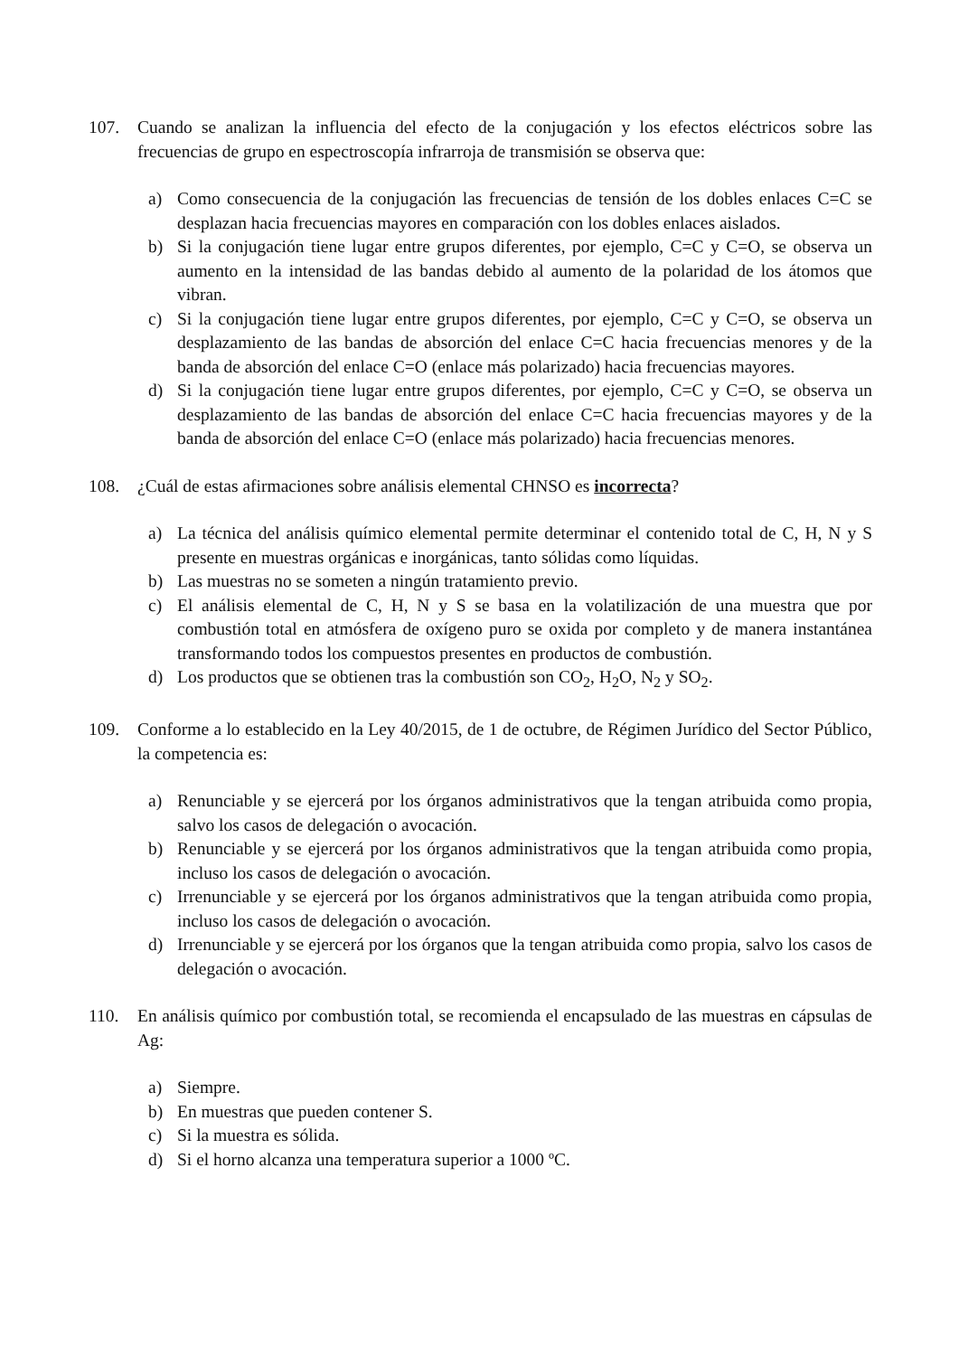107. Cuando se analizan la influencia del efecto de la conjugación y los efectos eléctricos sobre las frecuencias de grupo en espectroscopía infrarroja de transmisión se observa que:
a) Como consecuencia de la conjugación las frecuencias de tensión de los dobles enlaces C=C se desplazan hacia frecuencias mayores en comparación con los dobles enlaces aislados.
b) Si la conjugación tiene lugar entre grupos diferentes, por ejemplo, C=C y C=O, se observa un aumento en la intensidad de las bandas debido al aumento de la polaridad de los átomos que vibran.
c) Si la conjugación tiene lugar entre grupos diferentes, por ejemplo, C=C y C=O, se observa un desplazamiento de las bandas de absorción del enlace C=C hacia frecuencias menores y de la banda de absorción del enlace C=O (enlace más polarizado) hacia frecuencias mayores.
d) Si la conjugación tiene lugar entre grupos diferentes, por ejemplo, C=C y C=O, se observa un desplazamiento de las bandas de absorción del enlace C=C hacia frecuencias mayores y de la banda de absorción del enlace C=O (enlace más polarizado) hacia frecuencias menores.
108. ¿Cuál de estas afirmaciones sobre análisis elemental CHNSO es incorrecta?
a) La técnica del análisis químico elemental permite determinar el contenido total de C, H, N y S presente en muestras orgánicas e inorgánicas, tanto sólidas como líquidas.
b) Las muestras no se someten a ningún tratamiento previo.
c) El análisis elemental de C, H, N y S se basa en la volatilización de una muestra que por combustión total en atmósfera de oxígeno puro se oxida por completo y de manera instantánea transformando todos los compuestos presentes en productos de combustión.
d) Los productos que se obtienen tras la combustión son CO<sub>2</sub>, H<sub>2</sub>O, N<sub>2</sub> y SO<sub>2</sub>.
109. Conforme a lo establecido en la Ley 40/2015, de 1 de octubre, de Régimen Jurídico del Sector Público, la competencia es:
a) Renunciable y se ejercerá por los órganos administrativos que la tengan atribuida como propia, salvo los casos de delegación o avocación.
b) Renunciable y se ejercerá por los órganos administrativos que la tengan atribuida como propia, incluso los casos de delegación o avocación.
c) Irrenunciable y se ejercerá por los órganos administrativos que la tengan atribuida como propia, incluso los casos de delegación o avocación.
d) Irrenunciable y se ejercerá por los órganos que la tengan atribuida como propia, salvo los casos de delegación o avocación.
110. En análisis químico por combustión total, se recomienda el encapsulado de las muestras en cápsulas de Ag:
a) Siempre.
b) En muestras que pueden contener S.
c) Si la muestra es sólida.
d) Si el horno alcanza una temperatura superior a 1000 ºC.